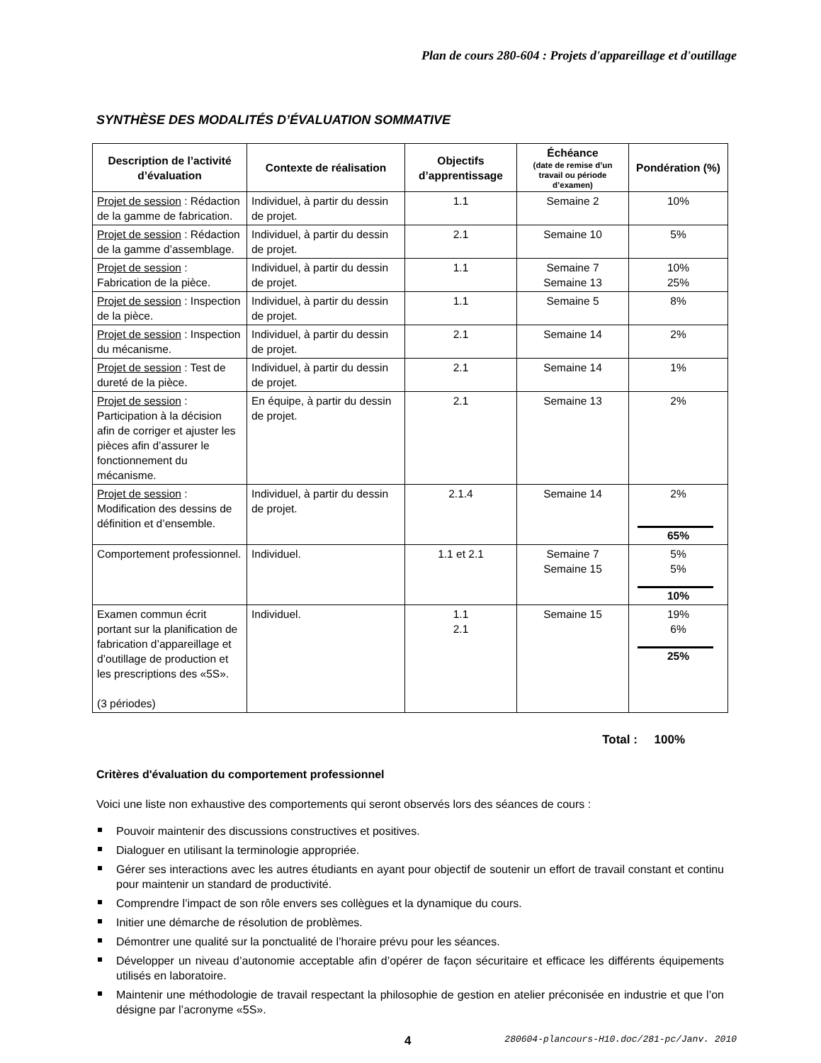Plan de cours 280-604 : Projets d'appareillage et d'outillage
SYNTHÈSE DES MODALITÉS D’ÉVALUATION SOMMATIVE
| Description de l’activité d’évaluation | Contexte de réalisation | Objectifs d’apprentissage | Échéance (date de remise d’un travail ou période d’examen) | Pondération (%) |
| --- | --- | --- | --- | --- |
| Projet de session : Rédaction de la gamme de fabrication. | Individuel, à partir du dessin de projet. | 1.1 | Semaine 2 | 10% |
| Projet de session : Rédaction de la gamme d’assemblage. | Individuel, à partir du dessin de projet. | 2.1 | Semaine 10 | 5% |
| Projet de session : Fabrication de la pièce. | Individuel, à partir du dessin de projet. | 1.1 | Semaine 7 Semaine 13 | 10% 25% |
| Projet de session : Inspection de la pièce. | Individuel, à partir du dessin de projet. | 1.1 | Semaine 5 | 8% |
| Projet de session : Inspection du mécanisme. | Individuel, à partir du dessin de projet. | 2.1 | Semaine 14 | 2% |
| Projet de session : Test de dureté de la pièce. | Individuel, à partir du dessin de projet. | 2.1 | Semaine 14 | 1% |
| Projet de session : Participation à la décision afin de corriger et ajuster les pièces afin d’assurer le fonctionnement du mécanisme. | En équipe, à partir du dessin de projet. | 2.1 | Semaine 13 | 2% |
| Projet de session : Modification des dessins de définition et d’ensemble. | Individuel, à partir du dessin de projet. | 2.1.4 | Semaine 14 | 2% 65% |
| Comportement professionnel. | Individuel. | 1.1 et 2.1 | Semaine 7 Semaine 15 | 5% 5% 10% |
| Examen commun écrit portant sur la planification de fabrication d’appareillage et d’outillage de production et les prescriptions des «5S». (3 périodes) | Individuel. | 1.1 2.1 | Semaine 15 | 19% 6% 25% |
Total : 100%
Critères d'évaluation du comportement professionnel
Voici une liste non exhaustive des comportements qui seront observés lors des séances de cours :
Pouvoir maintenir des discussions constructives et positives.
Dialoguer en utilisant la terminologie appropriée.
Gérer ses interactions avec les autres étudiants en ayant pour objectif de soutenir un effort de travail constant et continu pour maintenir un standard de productivité.
Comprendre l’impact de son rôle envers ses collègues et la dynamique du cours.
Initier une démarche de résolution de problèmes.
Démontrer une qualité sur la ponctualité de l’horaire prévu pour les séances.
Développer un niveau d’autonomie acceptable afin d’opérer de façon sécuritaire et efficace les différents équipements utilisés en laboratoire.
Maintenir une méthodologie de travail respectant la philosophie de gestion en atelier préconisée en industrie et que l’on désigne par l’acronyme «5S».
4 280604-plancours-H10.doc/281-pc/Janv. 2010